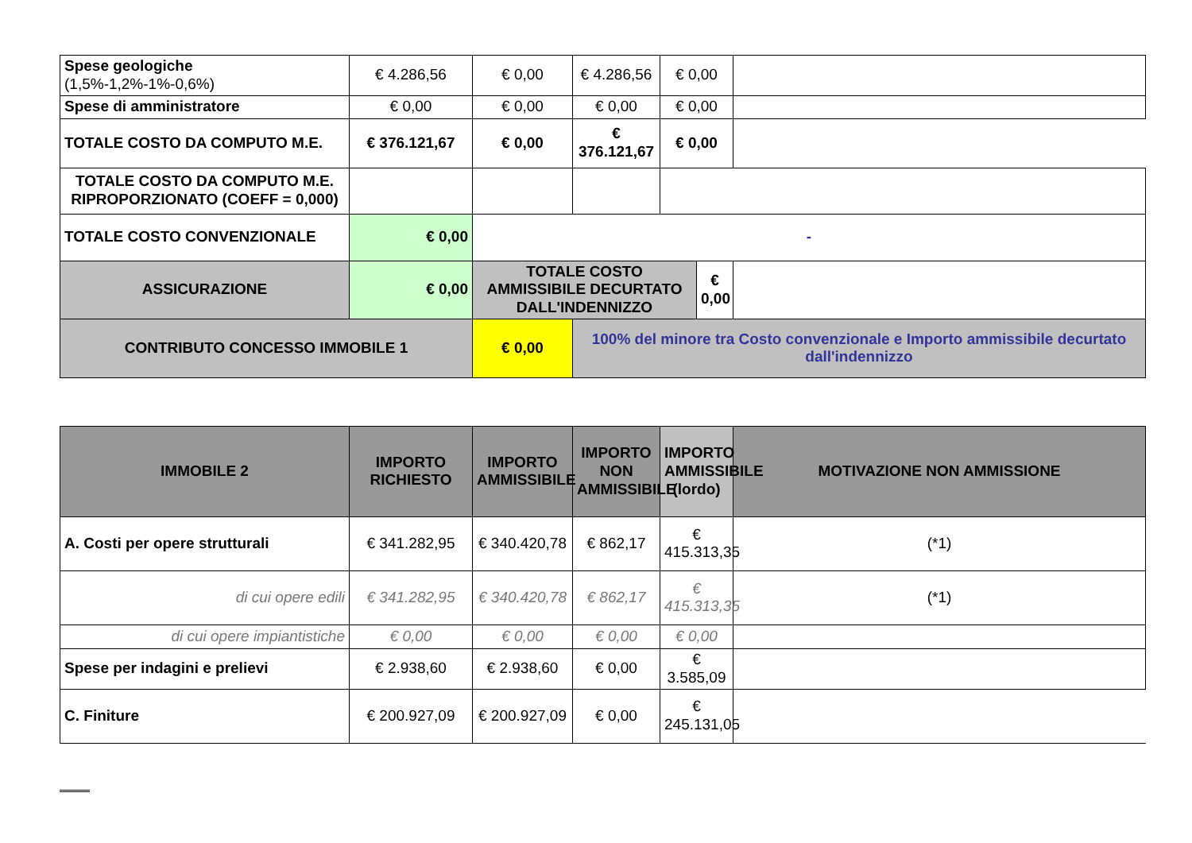| Spese geologiche (1,5%-1,2%-1%-0,6%) | € 4.286,56 | € 0,00 | € 4.286,56 | € 0,00 | | |
| Spese di amministratore | € 0,00 | € 0,00 | € 0,00 | € 0,00 | | |
| TOTALE COSTO DA COMPUTO M.E. | € 376.121,67 | € 0,00 | € 376.121,67 | € 0,00 | | |
| TOTALE COSTO DA COMPUTO M.E. RIPROPORZIONATO (COEFF = 0,000) | | | | | | |
| TOTALE COSTO CONVENZIONALE | € 0,00 | - | | | | |
| ASSICURAZIONE | € 0,00 | TOTALE COSTO AMMISSIBILE DECURTATO DALL'INDENNIZZO | | | € 0,00 | |
| CONTRIBUTO CONCESSO IMMOBILE 1 | | € 0,00 | 100% del minore tra Costo convenzionale e Importo ammissibile decurtato dall'indennizzo | | | |
| IMMOBILE 2 | IMPORTO RICHIESTO | IMPORTO AMMISSIBILE | IMPORTO NON AMMISSIBILE | IMPORTO AMMISSIBILE (lordo) | MOTIVAZIONE NON AMMISSIONE |
| --- | --- | --- | --- | --- | --- |
| A. Costi per opere strutturali | € 341.282,95 | € 340.420,78 | € 862,17 | € 415.313,35 | (*1) |
| di cui opere edili | € 341.282,95 | € 340.420,78 | € 862,17 | € 415.313,35 | (*1) |
| di cui opere impiantistiche | € 0,00 | € 0,00 | € 0,00 | € 0,00 | |
| Spese per indagini e prelievi | € 2.938,60 | € 2.938,60 | € 0,00 | € 3.585,09 | |
| C. Finiture | € 200.927,09 | € 200.927,09 | € 0,00 | € 245.131,05 | |